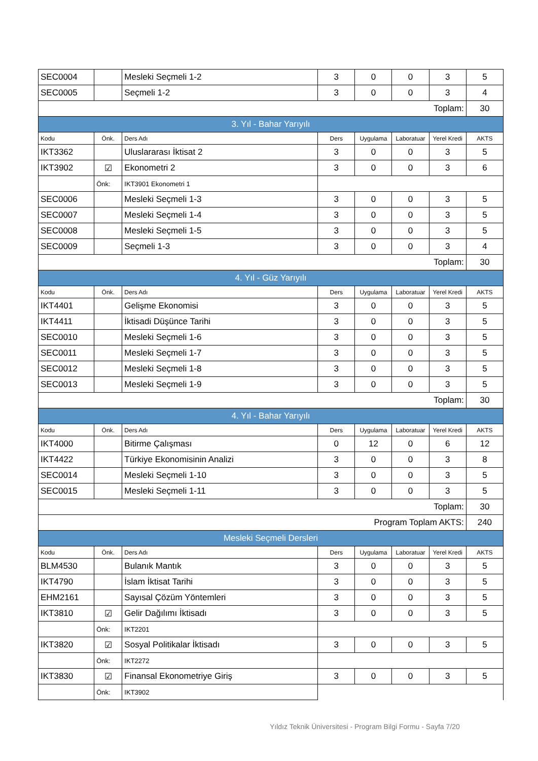| SEC0004 | | Mesleki Seçmeli 1-2 | 3 | 0 | 0 | 3 | 5 |
| SEC0005 | | Seçmeli 1-2 | 3 | 0 | 0 | 3 | 4 |
| Toplam: | | | | | | | 30 |
| 3. Yıl - Bahar Yarıyılı | | | | | | | |
| Kodu | Önk. | Ders Adı | Ders | Uygulama | Laboratuar | Yerel Kredi | AKTS |
| IKT3362 | | Uluslararası İktisat 2 | 3 | 0 | 0 | 3 | 5 |
| IKT3902 | ☑ | Ekonometri 2 | 3 | 0 | 0 | 3 | 6 |
| | Önk: | IKT3901 Ekonometri 1 | | | | | |
| SEC0006 | | Mesleki Seçmeli 1-3 | 3 | 0 | 0 | 3 | 5 |
| SEC0007 | | Mesleki Seçmeli 1-4 | 3 | 0 | 0 | 3 | 5 |
| SEC0008 | | Mesleki Seçmeli 1-5 | 3 | 0 | 0 | 3 | 5 |
| SEC0009 | | Seçmeli 1-3 | 3 | 0 | 0 | 3 | 4 |
| Toplam: | | | | | | | 30 |
| 4. Yıl - Güz Yarıyılı | | | | | | | |
| Kodu | Önk. | Ders Adı | Ders | Uygulama | Laboratuar | Yerel Kredi | AKTS |
| IKT4401 | | Gelişme Ekonomisi | 3 | 0 | 0 | 3 | 5 |
| IKT4411 | | İktisadi Düşünce Tarihi | 3 | 0 | 0 | 3 | 5 |
| SEC0010 | | Mesleki Seçmeli 1-6 | 3 | 0 | 0 | 3 | 5 |
| SEC0011 | | Mesleki Seçmeli 1-7 | 3 | 0 | 0 | 3 | 5 |
| SEC0012 | | Mesleki Seçmeli 1-8 | 3 | 0 | 0 | 3 | 5 |
| SEC0013 | | Mesleki Seçmeli 1-9 | 3 | 0 | 0 | 3 | 5 |
| Toplam: | | | | | | | 30 |
| 4. Yıl - Bahar Yarıyılı | | | | | | | |
| Kodu | Önk. | Ders Adı | Ders | Uygulama | Laboratuar | Yerel Kredi | AKTS |
| IKT4000 | | Bitirme Çalışması | 0 | 12 | 0 | 6 | 12 |
| IKT4422 | | Türkiye Ekonomisinin Analizi | 3 | 0 | 0 | 3 | 8 |
| SEC0014 | | Mesleki Seçmeli 1-10 | 3 | 0 | 0 | 3 | 5 |
| SEC0015 | | Mesleki Seçmeli 1-11 | 3 | 0 | 0 | 3 | 5 |
| Toplam: | | | | | | | 30 |
| Program Toplam AKTS: | | | | | | | 240 |
| Mesleki Seçmeli Dersleri | | | | | | | |
| Kodu | Önk. | Ders Adı | Ders | Uygulama | Laboratuar | Yerel Kredi | AKTS |
| BLM4530 | | Bulanık Mantık | 3 | 0 | 0 | 3 | 5 |
| IKT4790 | | İslam İktisat Tarihi | 3 | 0 | 0 | 3 | 5 |
| EHM2161 | | Sayısal Çözüm Yöntemleri | 3 | 0 | 0 | 3 | 5 |
| IKT3810 | ☑ | Gelir Dağılımı İktisadı | 3 | 0 | 0 | 3 | 5 |
| | Önk: | IKT2201 | | | | | |
| IKT3820 | ☑ | Sosyal Politikalar İktisadı | 3 | 0 | 0 | 3 | 5 |
| | Önk: | IKT2272 | | | | | |
| IKT3830 | ☑ | Finansal Ekonometriye Giriş | 3 | 0 | 0 | 3 | 5 |
| | Önk: | IKT3902 | | | | | |
Yıldız Teknik Üniversitesi - Program Bilgi Formu - Sayfa 7/20